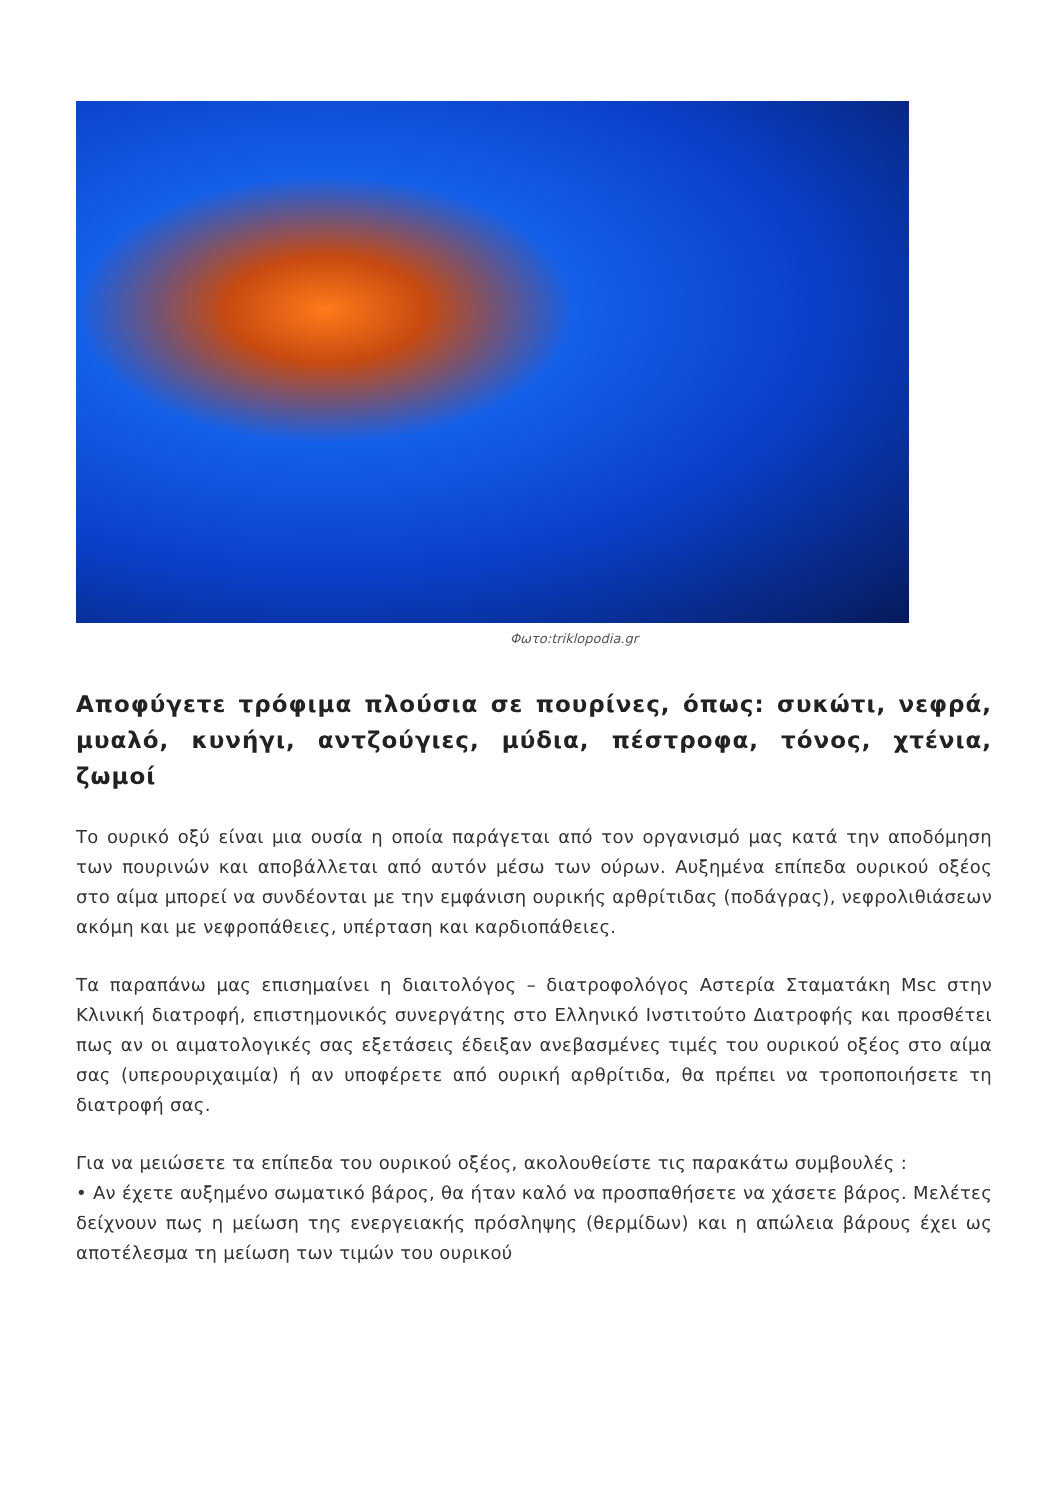Φωτο:triklopodia.gr
Αποφύγετε τρόφιμα πλούσια σε πουρίνες, όπως: συκώτι, νεφρά, μυαλό, κυνήγι, αντζούγιες, μύδια, πέστροφα, τόνος, χτένια, ζωμοί
Το ουρικό οξύ είναι μια ουσία η οποία παράγεται από τον οργανισμό μας κατά την αποδόμηση των πουρινών και αποβάλλεται από αυτόν μέσω των ούρων. Αυξημένα επίπεδα ουρικού οξέος στο αίμα μπορεί να συνδέονται με την εμφάνιση ουρικής αρθρίτιδας (ποδάγρας), νεφρολιθιάσεων ακόμη και με νεφροπάθειες, υπέρταση και καρδιοπάθειες.
Τα παραπάνω μας επισημαίνει η διαιτολόγος – διατροφολόγος Αστερία Σταματάκη Msc στην Κλινική διατροφή, επιστημονικός συνεργάτης στο Ελληνικό Ινστιτούτο Διατροφής και προσθέτει πως αν οι αιματολογικές σας εξετάσεις έδειξαν ανεβασμένες τιμές του ουρικού οξέος στο αίμα σας (υπερουριχαιμία) ή αν υποφέρετε από ουρική αρθρίτιδα, θα πρέπει να τροποποιήσετε τη διατροφή σας.
Για να μειώσετε τα επίπεδα του ουρικού οξέος, ακολουθείστε τις παρακάτω συμβουλές :
• Αν έχετε αυξημένο σωματικό βάρος, θα ήταν καλό να προσπαθήσετε να χάσετε βάρος. Μελέτες δείχνουν πως η μείωση της ενεργειακής πρόσληψης (θερμίδων) και η απώλεια βάρους έχει ως αποτέλεσμα τη μείωση των τιμών του ουρικού